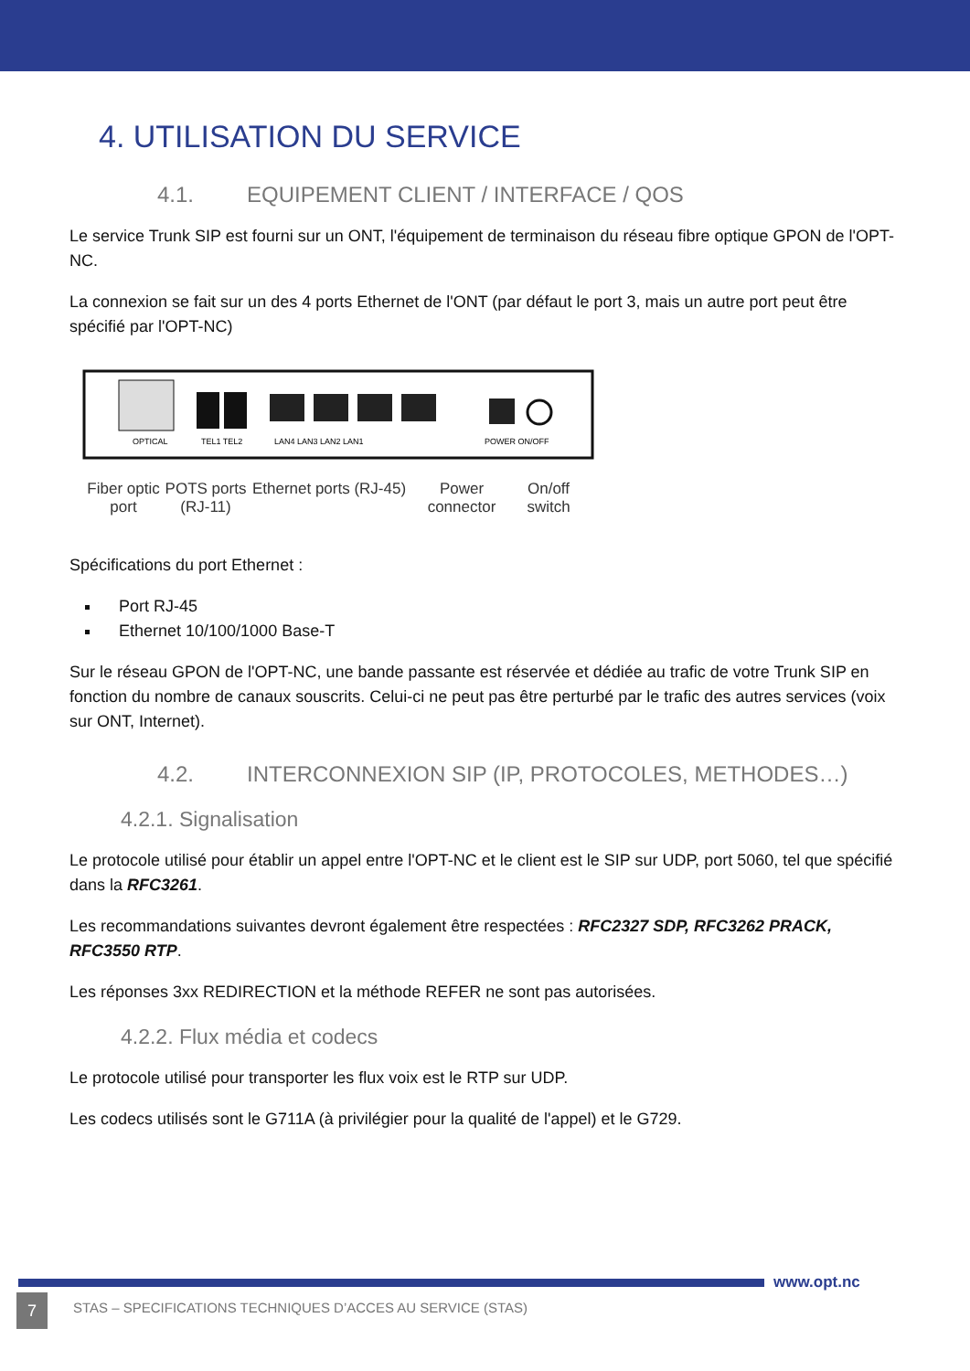4. UTILISATION DU SERVICE
4.1. EQUIPEMENT CLIENT / INTERFACE / QOS
Le service Trunk SIP est fourni sur un ONT, l'équipement de terminaison du réseau fibre optique GPON de l'OPT-NC.
La connexion se fait sur un des 4 ports Ethernet de l'ONT (par défaut le port 3, mais un autre port peut être spécifié par l'OPT-NC)
OPTICAL
TEL1 TEL2
LAN4 LAN3 LAN2 LAN1
POWER ON/OFF
Fiber optic port
POTS ports (RJ-11)
Ethernet ports (RJ-45)
Power connector
On/off switch
Spécifications du port Ethernet :
Port RJ-45
Ethernet 10/100/1000 Base-T
Sur le réseau GPON de l'OPT-NC, une bande passante est réservée et dédiée au trafic de votre Trunk SIP en fonction du nombre de canaux souscrits. Celui-ci ne peut pas être perturbé par le trafic des autres services (voix sur ONT, Internet).
4.2. INTERCONNEXION SIP (IP, PROTOCOLES, METHODES…)
4.2.1. Signalisation
Le protocole utilisé pour établir un appel entre l'OPT-NC et le client est le SIP sur UDP, port 5060, tel que spécifié dans la RFC3261.
Les recommandations suivantes devront également être respectées : RFC2327 SDP, RFC3262 PRACK, RFC3550 RTP.
Les réponses 3xx REDIRECTION et la méthode REFER ne sont pas autorisées.
4.2.2. Flux média et codecs
Le protocole utilisé pour transporter les flux voix est le RTP sur UDP.
Les codecs utilisés sont le G711A (à privilégier pour la qualité de l'appel) et le G729.
www.opt.nc
7
STAS – SPECIFICATIONS TECHNIQUES D’ACCES AU SERVICE (STAS)